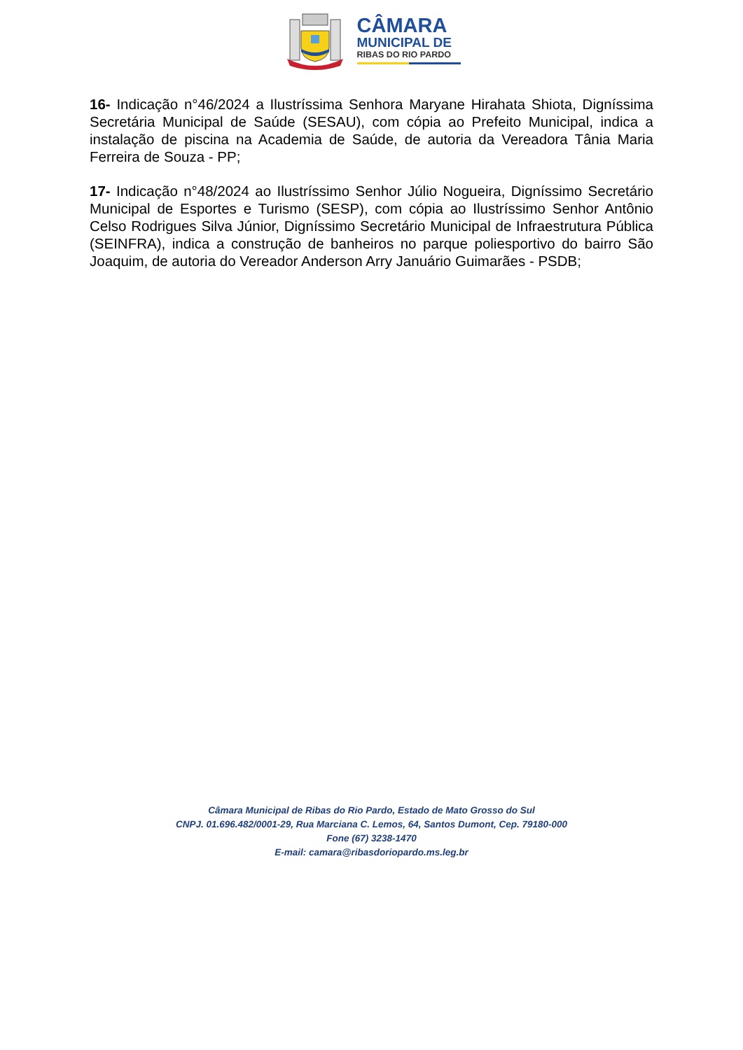CÂMARA
MUNICIPAL DE
RIBAS DO RIO PARDO
16- Indicação n°46/2024 a Ilustríssima Senhora Maryane Hirahata Shiota, Digníssima Secretária Municipal de Saúde (SESAU), com cópia ao Prefeito Municipal, indica a instalação de piscina na Academia de Saúde, de autoria da Vereadora Tânia Maria Ferreira de Souza - PP;
17- Indicação n°48/2024 ao Ilustríssimo Senhor Júlio Nogueira, Digníssimo Secretário Municipal de Esportes e Turismo (SESP), com cópia ao Ilustríssimo Senhor Antônio Celso Rodrigues Silva Júnior, Digníssimo Secretário Municipal de Infraestrutura Pública (SEINFRA), indica a construção de banheiros no parque poliesportivo do bairro São Joaquim, de autoria do Vereador Anderson Arry Januário Guimarães - PSDB;
Câmara Municipal de Ribas do Rio Pardo, Estado de Mato Grosso do Sul
CNPJ. 01.696.482/0001-29, Rua Marciana C. Lemos, 64, Santos Dumont, Cep. 79180-000
Fone (67) 3238-1470
E-mail: camara@ribasdoriopardo.ms.leg.br